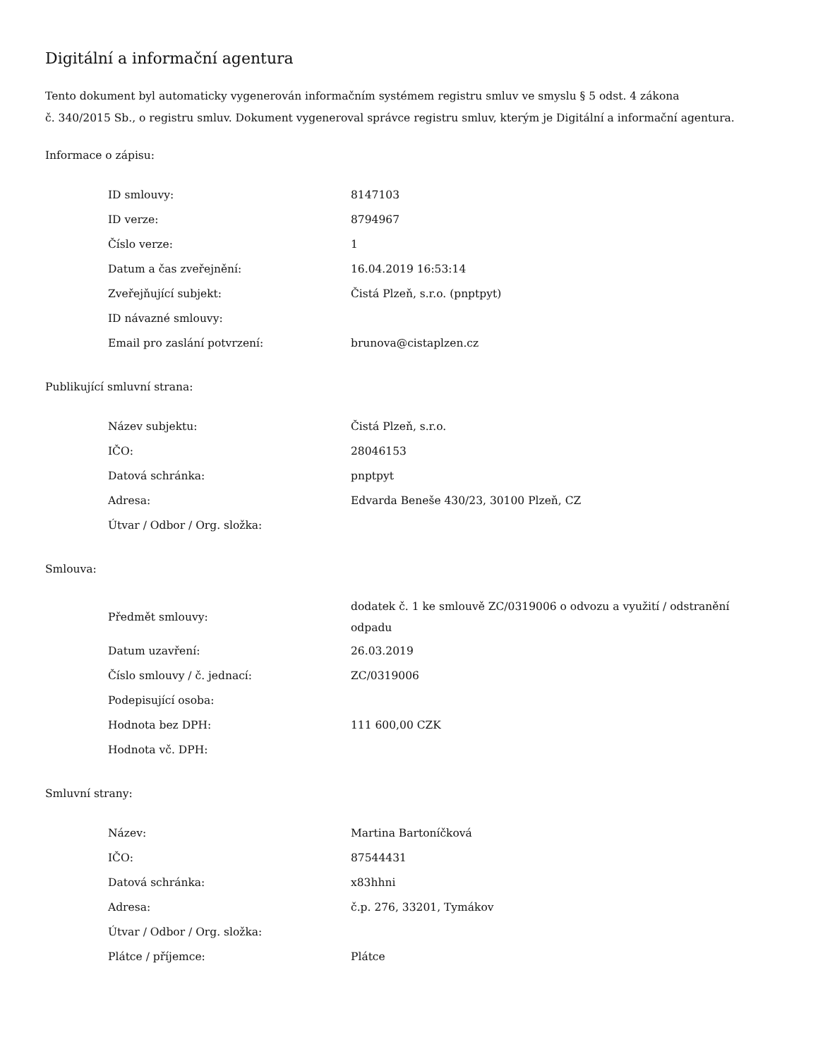Digitální a informační agentura
Tento dokument byl automaticky vygenerován informačním systémem registru smluv ve smyslu § 5 odst. 4 zákona
č. 340/2015 Sb., o registru smluv. Dokument vygeneroval správce registru smluv, kterým je Digitální a informační agentura.
Informace o zápisu:
| ID smlouvy: | 8147103 |
| ID verze: | 8794967 |
| Číslo verze: | 1 |
| Datum a čas zveřejnění: | 16.04.2019 16:53:14 |
| Zveřejňující subjekt: | Čistá Plzeň, s.r.o. (pnptpyt) |
| ID návazné smlouvy: | |
| Email pro zaslání potvrzení: | brunova@cistaplzen.cz |
Publikující smluvní strana:
| Název subjektu: | Čistá Plzeň, s.r.o. |
| IČO: | 28046153 |
| Datová schránka: | pnptpyt |
| Adresa: | Edvarda Beneše 430/23, 30100 Plzeň, CZ |
| Útvar / Odbor / Org. složka: | |
Smlouva:
| Předmět smlouvy: | dodatek č. 1 ke smlouvě ZC/0319006 o odvozu a využití / odstranění odpadu |
| Datum uzavření: | 26.03.2019 |
| Číslo smlouvy / č. jednací: | ZC/0319006 |
| Podepisující osoba: | |
| Hodnota bez DPH: | 111 600,00 CZK |
| Hodnota vč. DPH: | |
Smluvní strany:
| Název: | Martina Bartoníčková |
| IČO: | 87544431 |
| Datová schránka: | x83hhni |
| Adresa: | č.p. 276, 33201, Tymákov |
| Útvar / Odbor / Org. složka: | |
| Plátce / příjemce: | Plátce |